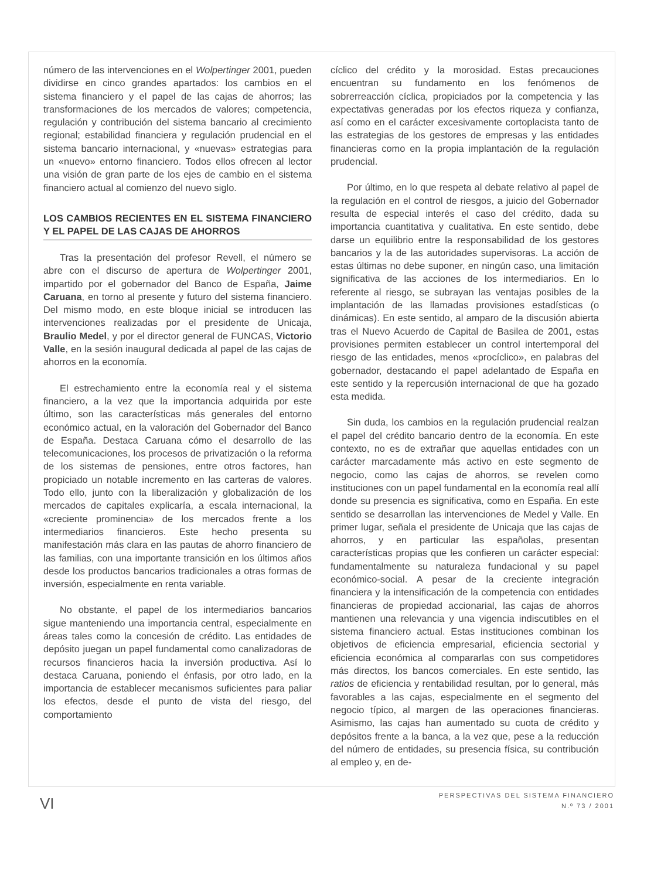número de las intervenciones en el Wolpertinger 2001, pueden dividirse en cinco grandes apartados: los cambios en el sistema financiero y el papel de las cajas de ahorros; las transformaciones de los mercados de valores; competencia, regulación y contribución del sistema bancario al crecimiento regional; estabilidad financiera y regulación prudencial en el sistema bancario internacional, y «nuevas» estrategias para un «nuevo» entorno financiero. Todos ellos ofrecen al lector una visión de gran parte de los ejes de cambio en el sistema financiero actual al comienzo del nuevo siglo.
LOS CAMBIOS RECIENTES EN EL SISTEMA FINANCIERO Y EL PAPEL DE LAS CAJAS DE AHORROS
Tras la presentación del profesor Revell, el número se abre con el discurso de apertura de Wolpertinger 2001, impartido por el gobernador del Banco de España, Jaime Caruana, en torno al presente y futuro del sistema financiero. Del mismo modo, en este bloque inicial se introducen las intervenciones realizadas por el presidente de Unicaja, Braulio Medel, y por el director general de FUNCAS, Victorio Valle, en la sesión inaugural dedicada al papel de las cajas de ahorros en la economía.
El estrechamiento entre la economía real y el sistema financiero, a la vez que la importancia adquirida por este último, son las características más generales del entorno económico actual, en la valoración del Gobernador del Banco de España. Destaca Caruana cómo el desarrollo de las telecomunicaciones, los procesos de privatización o la reforma de los sistemas de pensiones, entre otros factores, han propiciado un notable incremento en las carteras de valores. Todo ello, junto con la liberalización y globalización de los mercados de capitales explicaría, a escala internacional, la «creciente prominencia» de los mercados frente a los intermediarios financieros. Este hecho presenta su manifestación más clara en las pautas de ahorro financiero de las familias, con una importante transición en los últimos años desde los productos bancarios tradicionales a otras formas de inversión, especialmente en renta variable.
No obstante, el papel de los intermediarios bancarios sigue manteniendo una importancia central, especialmente en áreas tales como la concesión de crédito. Las entidades de depósito juegan un papel fundamental como canalizadoras de recursos financieros hacia la inversión productiva. Así lo destaca Caruana, poniendo el énfasis, por otro lado, en la importancia de establecer mecanismos suficientes para paliar los efectos, desde el punto de vista del riesgo, del comportamiento
cíclico del crédito y la morosidad. Estas precauciones encuentran su fundamento en los fenómenos de sobrerreacción cíclica, propiciados por la competencia y las expectativas generadas por los efectos riqueza y confianza, así como en el carácter excesivamente cortoplacista tanto de las estrategias de los gestores de empresas y las entidades financieras como en la propia implantación de la regulación prudencial.
Por último, en lo que respeta al debate relativo al papel de la regulación en el control de riesgos, a juicio del Gobernador resulta de especial interés el caso del crédito, dada su importancia cuantitativa y cualitativa. En este sentido, debe darse un equilibrio entre la responsabilidad de los gestores bancarios y la de las autoridades supervisoras. La acción de estas últimas no debe suponer, en ningún caso, una limitación significativa de las acciones de los intermediarios. En lo referente al riesgo, se subrayan las ventajas posibles de la implantación de las llamadas provisiones estadísticas (o dinámicas). En este sentido, al amparo de la discusión abierta tras el Nuevo Acuerdo de Capital de Basilea de 2001, estas provisiones permiten establecer un control intertemporal del riesgo de las entidades, menos «procíclico», en palabras del gobernador, destacando el papel adelantado de España en este sentido y la repercusión internacional de que ha gozado esta medida.
Sin duda, los cambios en la regulación prudencial realzan el papel del crédito bancario dentro de la economía. En este contexto, no es de extrañar que aquellas entidades con un carácter marcadamente más activo en este segmento de negocio, como las cajas de ahorros, se revelen como instituciones con un papel fundamental en la economía real allí donde su presencia es significativa, como en España. En este sentido se desarrollan las intervenciones de Medel y Valle. En primer lugar, señala el presidente de Unicaja que las cajas de ahorros, y en particular las españolas, presentan características propias que les confieren un carácter especial: fundamentalmente su naturaleza fundacional y su papel económico-social. A pesar de la creciente integración financiera y la intensificación de la competencia con entidades financieras de propiedad accionarial, las cajas de ahorros mantienen una relevancia y una vigencia indiscutibles en el sistema financiero actual. Estas instituciones combinan los objetivos de eficiencia empresarial, eficiencia sectorial y eficiencia económica al compararlas con sus competidores más directos, los bancos comerciales. En este sentido, las ratios de eficiencia y rentabilidad resultan, por lo general, más favorables a las cajas, especialmente en el segmento del negocio típico, al margen de las operaciones financieras. Asimismo, las cajas han aumentado su cuota de crédito y depósitos frente a la banca, a la vez que, pese a la reducción del número de entidades, su presencia física, su contribución al empleo y, en de-
VI
PERSPECTIVAS DEL SISTEMA FINANCIERO
N.º 73 / 2001